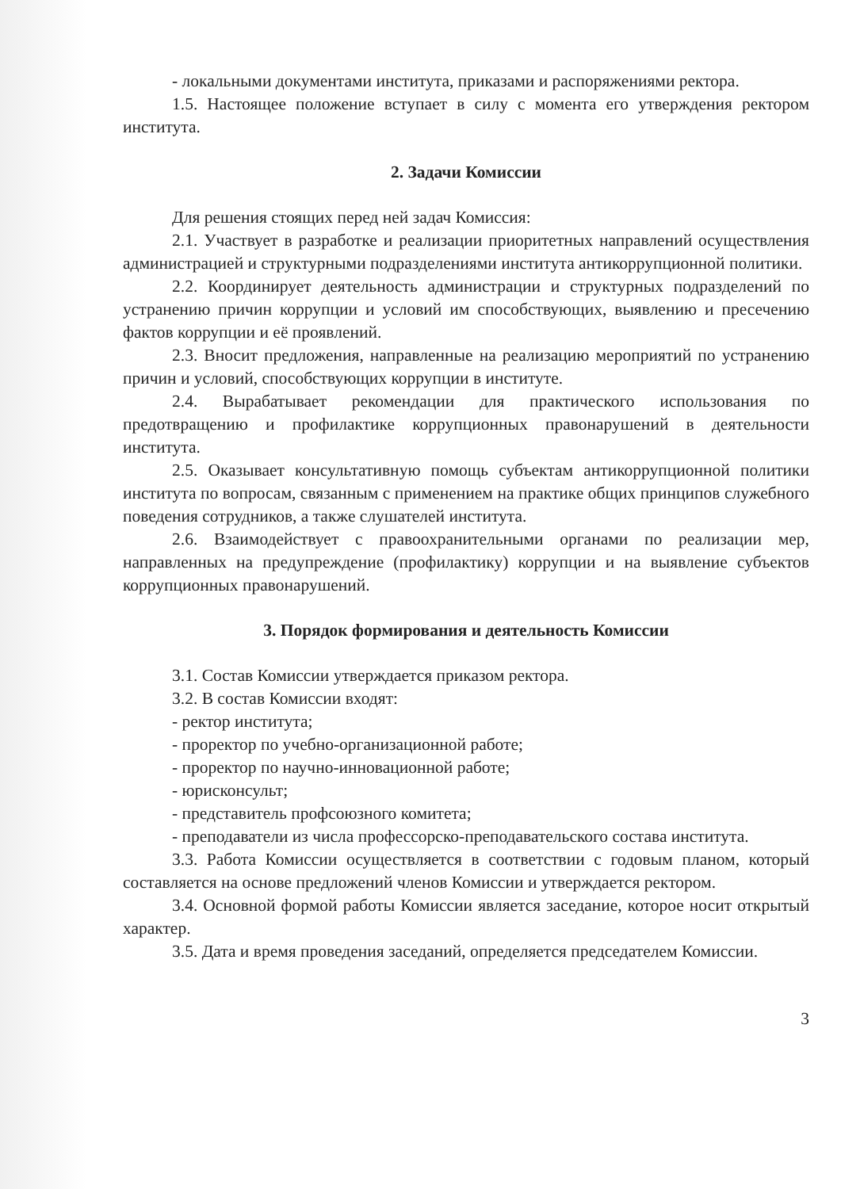- локальными документами института, приказами и распоряжениями ректора.
1.5. Настоящее положение вступает в силу с момента его утверждения ректором института.
2. Задачи Комиссии
Для решения стоящих перед ней задач Комиссия:
2.1. Участвует в разработке и реализации приоритетных направлений осуществления администрацией и структурными подразделениями института антикоррупционной политики.
2.2. Координирует деятельность администрации и структурных подразделений по устранению причин коррупции и условий им способствующих, выявлению и пресечению фактов коррупции и её проявлений.
2.3. Вносит предложения, направленные на реализацию мероприятий по устранению причин и условий, способствующих коррупции в институте.
2.4. Вырабатывает рекомендации для практического использования по предотвращению и профилактике коррупционных правонарушений в деятельности института.
2.5. Оказывает консультативную помощь субъектам антикоррупционной политики института по вопросам, связанным с применением на практике общих принципов служебного поведения сотрудников, а также слушателей института.
2.6. Взаимодействует с правоохранительными органами по реализации мер, направленных на предупреждение (профилактику) коррупции и на выявление субъектов коррупционных правонарушений.
3. Порядок формирования и деятельность Комиссии
3.1. Состав Комиссии утверждается приказом ректора.
3.2. В состав Комиссии входят:
- ректор института;
- проректор по учебно-организационной работе;
- проректор по научно-инновационной работе;
- юрисконсульт;
- представитель профсоюзного комитета;
- преподаватели из числа профессорско-преподавательского состава института.
3.3. Работа Комиссии осуществляется в соответствии с годовым планом, который составляется на основе предложений членов Комиссии и утверждается ректором.
3.4. Основной формой работы Комиссии является заседание, которое носит открытый характер.
3.5. Дата и время проведения заседаний, определяется председателем Комиссии.
3